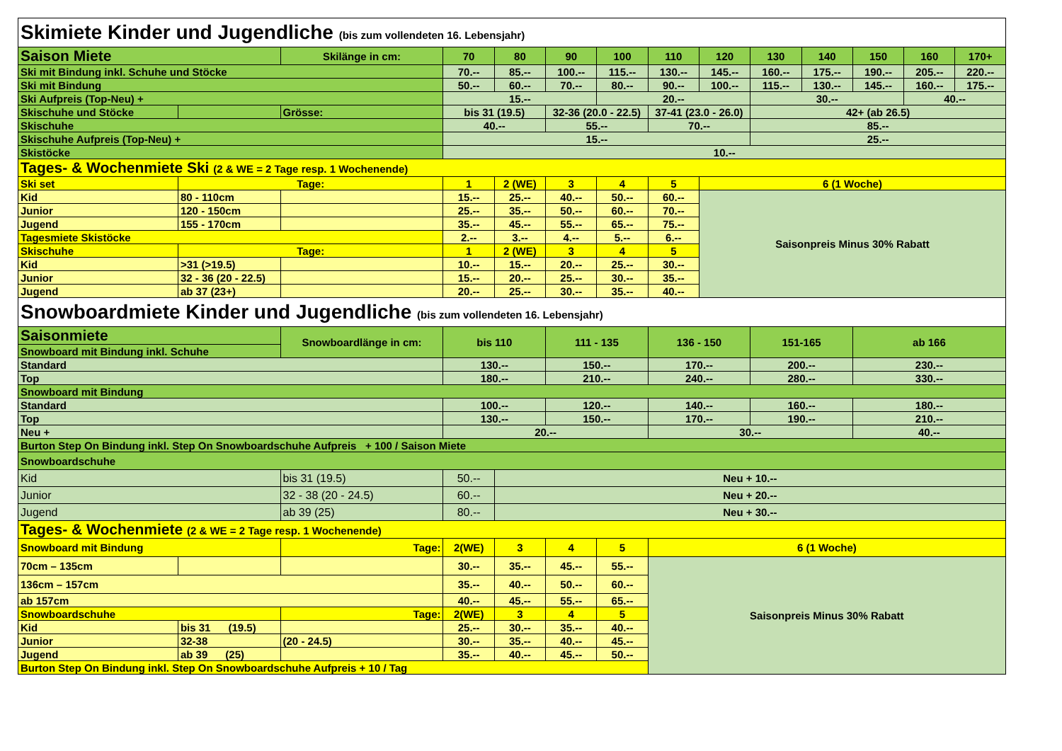| Skimiete Kinder und Jugendliche (bis zum vollendeten 16. Lebensjahr) | | | | | | | | | | | | | |
| Saison Miete | | Skilänge in cm: | 70 | 80 | 90 | 100 | 110 | 120 | 130 | 140 | 150 | 160 | 170+ |
| Ski mit Bindung inkl. Schuhe und Stöcke | | | 70.-- | 85.-- | 100.-- | 115.-- | 130.-- | 145.-- | 160.-- | 175.-- | 190.-- | 205.-- | 220.-- |
| Ski mit Bindung | | | 50.-- | 60.-- | 70.-- | 80.-- | 90.-- | 100.-- | 115.-- | 130.-- | 145.-- | 160.-- | 175.-- |
| Ski Aufpreis (Top-Neu) + | | | 15.-- | | | 20.-- | | | 30.-- | | | 40.-- | |
| Skischuhe und Stöcke | | Grösse: | bis 31 (19.5) | | 32-36 (20.0 - 22.5) | | 37-41 (23.0 - 26.0) | | 42+ (ab 26.5) | | | | |
| Skischuhe | | | 40.-- | | 55.-- | | 70.-- | | 85.-- | | | | |
| Skischuhe Aufpreis (Top-Neu) + | | | 15.-- | | | | | | 25.-- | | | | |
| Skistöcke | | | 10.-- | | | | | | | | | | |
| Tages- & Wochenmiete Ski (2 & WE = 2 Tage resp. 1 Wochenende) | | | | | | | | | | | | | |
| Ski set | Tage: | | 1 | 2 (WE) | 3 | 4 | 5 | 6 (1 Woche) | | | | | |
| Kid | 80 - 110cm | | 15.-- | 25.-- | 40.-- | 50.-- | 60.-- | Saisonpreis Minus 30% Rabatt | | | | | |
| Junior | 120 - 150cm | | 25.-- | 35.-- | 50.-- | 60.-- | 70.-- | | | | | | |
| Jugend | 155 - 170cm | | 35.-- | 45.-- | 55.-- | 65.-- | 75.-- | | | | | | |
| Tagesmiete Skistöcke | | | 2.-- | 3.-- | 4.-- | 5.-- | 6.-- | | | | | | |
| Skischuhe | Tage: | | 1 | 2 (WE) | 3 | 4 | 5 | | | | | | |
| Kid | >31 (>19.5) | | 10.-- | 15.-- | 20.-- | 25.-- | 30.-- | | | | | | |
| Junior | 32 - 36 (20 - 22.5) | | 15.-- | 20.-- | 25.-- | 30.-- | 35.-- | | | | | | |
| Jugend | ab 37 (23+) | | 20.-- | 25.-- | 30.-- | 35.-- | 40.-- | | | | | | |
| Snowboardmiete Kinder und Jugendliche (bis zum vollendeten 16. Lebensjahr) | | | | | | | | | | | | | |
| Saisonmiete | | Snowboardlänge in cm: | bis 110 | | 111 - 135 | | 136 - 150 | | 151-165 | | ab 166 | | |
| Snowboard mit Bindung inkl. Schuhe | | | | | | | | | | | | | |
| Standard | | | 130.-- | | 150.-- | | 170.-- | | 200.-- | | 230.-- | | |
| Top | | | 180.-- | | 210.-- | | 240.-- | | 280.-- | | 330.-- | | |
| Snowboard mit Bindung | | | | | | | | | | | | | |
| Standard | | | 100.-- | | 120.-- | | 140.-- | | 160.-- | | 180.-- | | |
| Top | | | 130.-- | | 150.-- | | 170.-- | | 190.-- | | 210.-- | | |
| Neu + | | | 20.-- | | | | 30.-- | | | | 40.-- | | |
| Burton Step On Bindung inkl. Step On Snowboardschuhe Aufpreis + 100 / Saison Miete | | | | | | | | | | | | | |
| Snowboardschuhe | | | | | | | | | | | | | |
| Kid | | bis 31 (19.5) | 50.-- | Neu + 10.-- | | | | | | | | | |
| Junior | | 32 - 38 (20 - 24.5) | 60.-- | Neu + 20.-- | | | | | | | | | |
| Jugend | | ab 39 (25) | 80.-- | Neu + 30.-- | | | | | | | | | |
| Tages- & Wochenmiete (2 & WE = 2 Tage resp. 1 Wochenende) | | | | | | | | | | | | | |
| Snowboard mit Bindung | | Tage: | 2(WE) | 3 | 4 | 5 | 6 (1 Woche) | | | | | | |
| 70cm – 135cm | | | 30.-- | 35.-- | 45.-- | 55.-- | Saisonpreis Minus 30% Rabatt | | | | | | |
| 136cm – 157cm | | | 35.-- | 40.-- | 50.-- | 60.-- | | | | | | | |
| ab 157cm | | | 40.-- | 45.-- | 55.-- | 65.-- | | | | | | | |
| Snowboardschuhe | | Tage: | 2(WE) | 3 | 4 | 5 | | | | | | | |
| Kid | bis 31 (19.5) | | 25.-- | 30.-- | 35.-- | 40.-- | | | | | | | |
| Junior | 32-38 | (20 - 24.5) | 30.-- | 35.-- | 40.-- | 45.-- | | | | | | | |
| Jugend | ab 39 (25) | | 35.-- | 40.-- | 45.-- | 50.-- | | | | | | | |
| Burton Step On Bindung inkl. Step On Snowboardschuhe Aufpreis + 10 / Tag | | | | | | | | | | | | | |